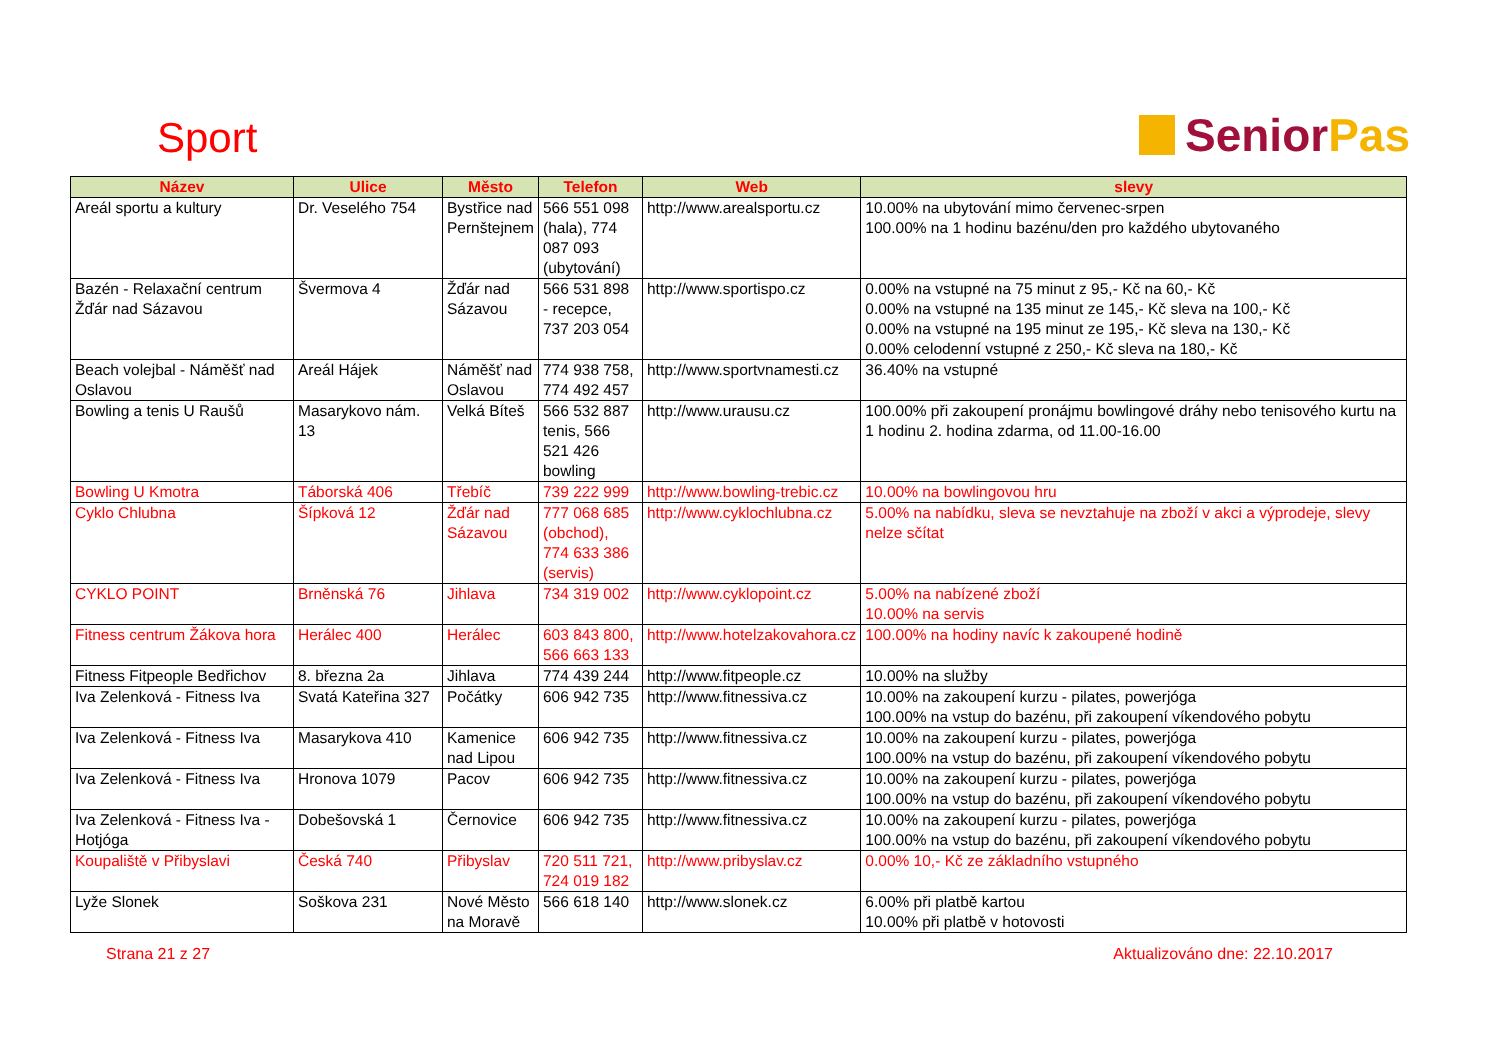Sport
Senior Pas
| Název | Ulice | Město | Telefon | Web | slevy |
| --- | --- | --- | --- | --- | --- |
| Areál sportu a kultury | Dr. Veselého 754 | Bystřice nad Pernštejnem | 566 551 098 (hala), 774 087 093 (ubytování) | http://www.arealsportu.cz | 10.00% na ubytování mimo červenec-srpen 100.00% na 1 hodinu bazénu/den pro každého ubytovaného |
| Bazén - Relaxační centrum Žďár nad Sázavou | Švermova 4 | Žďár nad Sázavou | 566 531 898 - recepce, 737 203 054 | http://www.sportispo.cz | 0.00% na vstupné na 75 minut z 95,- Kč na 60,- Kč 0.00% na vstupné na 135 minut ze 145,- Kč sleva na 100,- Kč 0.00% na vstupné na 195 minut ze 195,- Kč sleva na 130,- Kč 0.00% celodenní vstupné z 250,- Kč sleva na 180,- Kč |
| Beach volejbal - Náměšť nad Oslavou | Areál Hájek | Náměšť nad Oslavou | 774 938 758, 774 492 457 | http://www.sportvnamesti.cz | 36.40% na vstupné |
| Bowling a tenis U Raušů | Masarykovo nám. 13 | Velká Bíteš | 566 532 887 tenis, 566 521 426 bowling | http://www.urausu.cz | 100.00% při zakoupení pronájmu bowlingové dráhy nebo tenisového kurtu na 1 hodinu 2. hodina zdarma, od 11.00-16.00 |
| Bowling U Kmotra | Táborská 406 | Třebíč | 739 222 999 | http://www.bowling-trebic.cz | 10.00% na bowlingovou hru |
| Cyklo Chlubna | Šípková 12 | Žďár nad Sázavou | 777 068 685 (obchod), 774 633 386 (servis) | http://www.cyklochlubna.cz | 5.00% na nabídku, sleva se nevztahuje na zboží v akci a výprodeje, slevy nelze sčítat |
| CYKLO POINT | Brněnská 76 | Jihlava | 734 319 002 | http://www.cyklopoint.cz | 5.00% na nabízené zboží 10.00% na servis |
| Fitness centrum Žákova hora | Herálec 400 | Herálec | 603 843 800, 566 663 133 | http://www.hotelzakovahora.cz | 100.00% na hodiny navíc k zakoupené hodině |
| Fitness Fitpeople Bedřichov | 8. března 2a | Jihlava | 774 439 244 | http://www.fitpeople.cz | 10.00% na služby |
| Iva Zelenková - Fitness Iva | Svatá Kateřina 327 | Počátky | 606 942 735 | http://www.fitnessiva.cz | 10.00% na zakoupení kurzu - pilates, powerjóga 100.00% na vstup do bazénu, při zakoupení víkendového pobytu |
| Iva Zelenková - Fitness Iva | Masarykova 410 | Kamenice nad Lipou | 606 942 735 | http://www.fitnessiva.cz | 10.00% na zakoupení kurzu - pilates, powerjóga 100.00% na vstup do bazénu, při zakoupení víkendového pobytu |
| Iva Zelenková - Fitness Iva | Hronova 1079 | Pacov | 606 942 735 | http://www.fitnessiva.cz | 10.00% na zakoupení kurzu - pilates, powerjóga 100.00% na vstup do bazénu, při zakoupení víkendového pobytu |
| Iva Zelenková - Fitness Iva - Hotjóga | Dobešovská 1 | Černovice | 606 942 735 | http://www.fitnessiva.cz | 10.00% na zakoupení kurzu - pilates, powerjóga 100.00% na vstup do bazénu, při zakoupení víkendového pobytu |
| Koupaliště v Přibyslavi | Česká 740 | Přibyslav | 720 511 721, 724 019 182 | http://www.pribyslav.cz | 0.00% 10,- Kč ze základního vstupného |
| Lyže Slonek | Soškova 231 | Nové Město na Moravě | 566 618 140 | http://www.slonek.cz | 6.00% při platbě kartou 10.00% při platbě v hotovosti |
Strana 21 z 27 Aktualizováno dne: 22.10.2017